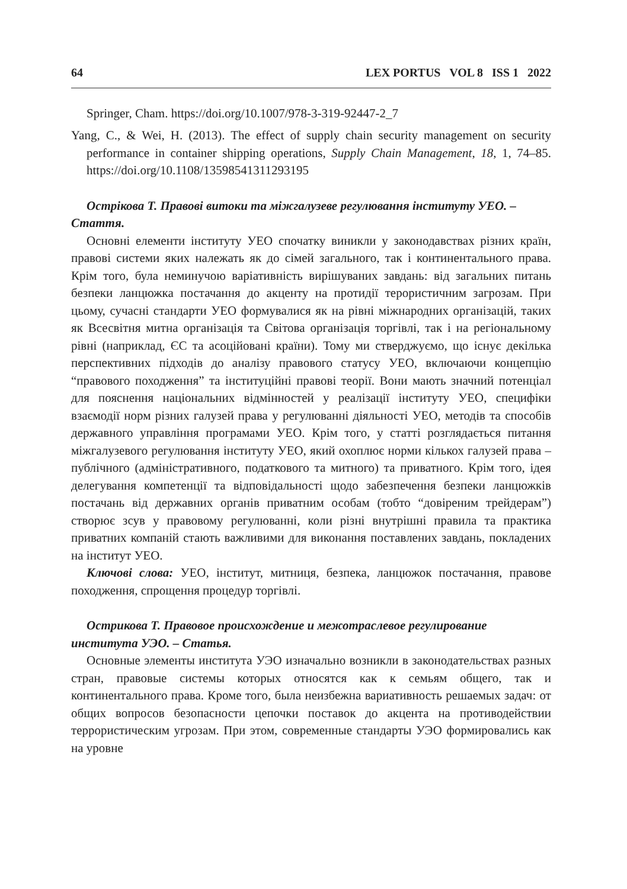64 LEX PORTUS VOL 8 ISS 1 2022
Springer, Cham. https://doi.org/10.1007/978-3-319-92447-2_7
Yang, C., & Wei, H. (2013). The effect of supply chain security management on security performance in container shipping operations, Supply Chain Management, 18, 1, 74–85. https://doi.org/10.1108/13598541311293195
Острікова Т. Правові витоки та міжгалузеве регулювання інституту УЕО. – Стаття.
Основні елементи інституту УЕО спочатку виникли у законодавствах різних країн, правові системи яких належать як до сімей загального, так і континентального права. Крім того, була неминучою варіативність вирішуваних завдань: від загальних питань безпеки ланцюжка постачання до акценту на протидії терористичним загрозам. При цьому, сучасні стандарти УЕО формувалися як на рівні міжнародних організацій, таких як Всесвітня митна організація та Світова організація торгівлі, так і на регіональному рівні (наприклад, ЄС та асоційовані країни). Тому ми стверджуємо, що існує декілька перспективних підходів до аналізу правового статусу УЕО, включаючи концепцію “правового походження” та інституційні правові теорії. Вони мають значний потенціал для пояснення національних відмінностей у реалізації інституту УЕО, специфіки взаємодії норм різних галузей права у регулюванні діяльності УЕО, методів та способів державного управління програмами УЕО. Крім того, у статті розглядається питання міжгалузевого регулювання інституту УЕО, який охоплює норми кількох галузей права – публічного (адміністративного, податкового та митного) та приватного. Крім того, ідея делегування компетенції та відповідальності щодо забезпечення безпеки ланцюжків постачань від державних органів приватним особам (тобто “довіреним трейдерам”) створює зсув у правовому регулюванні, коли різні внутрішні правила та практика приватних компаній стають важливими для виконання поставлених завдань, покладених на інститут УЕО.
Ключові слова: УЕО, інститут, митниця, безпека, ланцюжок постачання, правове походження, спрощення процедур торгівлі.
Острикова Т. Правовое происхождение и межотраслевое регулирование института УЭО. – Статья.
Основные элементы института УЭО изначально возникли в законодательствах разных стран, правовые системы которых относятся как к семьям общего, так и континентального права. Кроме того, была неизбежна вариативность решаемых задач: от общих вопросов безопасности цепочки поставок до акцента на противодействии террористическим угрозам. При этом, современные стандарты УЭО формировались как на уровне